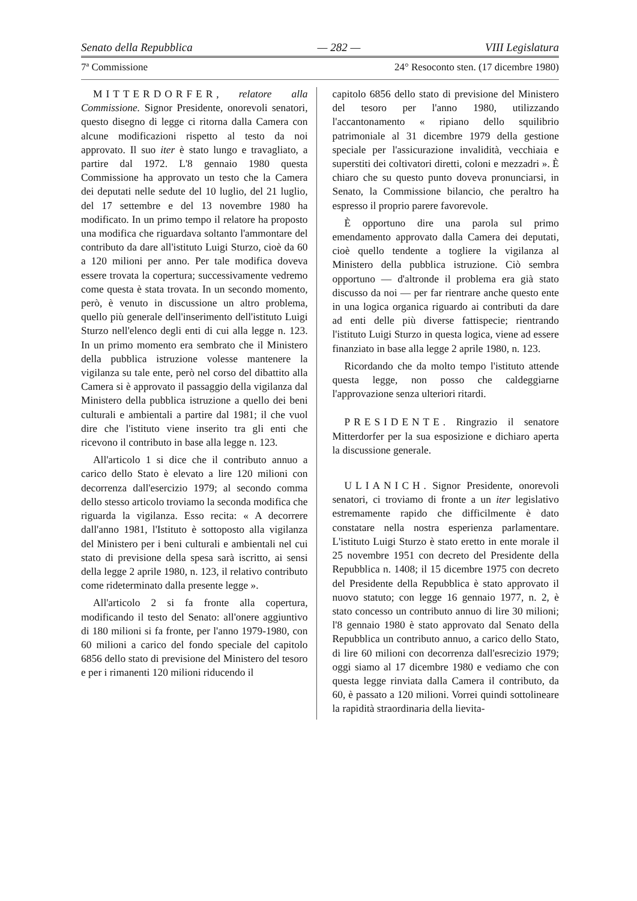Senato della Repubblica — 282 — VIII Legislatura
7ª Commissione 24° Resoconto sten. (17 dicembre 1980)
MITTERDORFER, relatore alla Commissione. Signor Presidente, onorevoli senatori, questo disegno di legge ci ritorna dalla Camera con alcune modificazioni rispetto al testo da noi approvato. Il suo iter è stato lungo e travagliato, a partire dal 1972. L'8 gennaio 1980 questa Commissione ha approvato un testo che la Camera dei deputati nelle sedute del 10 luglio, del 21 luglio, del 17 settembre e del 13 novembre 1980 ha modificato. In un primo tempo il relatore ha proposto una modifica che riguardava soltanto l'ammontare del contributo da dare all'istituto Luigi Sturzo, cioè da 60 a 120 milioni per anno. Per tale modifica doveva essere trovata la copertura; successivamente vedremo come questa è stata trovata. In un secondo momento, però, è venuto in discussione un altro problema, quello più generale dell'inserimento dell'istituto Luigi Sturzo nell'elenco degli enti di cui alla legge n. 123. In un primo momento era sembrato che il Ministero della pubblica istruzione volesse mantenere la vigilanza su tale ente, però nel corso del dibattito alla Camera si è approvato il passaggio della vigilanza dal Ministero della pubblica istruzione a quello dei beni culturali e ambientali a partire dal 1981; il che vuol dire che l'istituto viene inserito tra gli enti che ricevono il contributo in base alla legge n. 123.
All'articolo 1 si dice che il contributo annuo a carico dello Stato è elevato a lire 120 milioni con decorrenza dall'esercizio 1979; al secondo comma dello stesso articolo troviamo la seconda modifica che riguarda la vigilanza. Esso recita: « A decorrere dall'anno 1981, l'Istituto è sottoposto alla vigilanza del Ministero per i beni culturali e ambientali nel cui stato di previsione della spesa sarà iscritto, ai sensi della legge 2 aprile 1980, n. 123, il relativo contributo come rideterminato dalla presente legge ».
All'articolo 2 si fa fronte alla copertura, modificando il testo del Senato: all'onere aggiuntivo di 180 milioni si fa fronte, per l'anno 1979-1980, con 60 milioni a carico del fondo speciale del capitolo 6856 dello stato di previsione del Ministero del tesoro e per i rimanenti 120 milioni riducendo il
capitolo 6856 dello stato di previsione del Ministero del tesoro per l'anno 1980, utilizzando l'accantonamento « ripiano dello squilibrio patrimoniale al 31 dicembre 1979 della gestione speciale per l'assicurazione invalidità, vecchiaia e superstiti dei coltivatori diretti, coloni e mezzadri ». È chiaro che su questo punto doveva pronunciarsi, in Senato, la Commissione bilancio, che peraltro ha espresso il proprio parere favorevole.
È opportuno dire una parola sul primo emendamento approvato dalla Camera dei deputati, cioè quello tendente a togliere la vigilanza al Ministero della pubblica istruzione. Ciò sembra opportuno — d'altronde il problema era già stato discusso da noi — per far rientrare anche questo ente in una logica organica riguardo ai contributi da dare ad enti delle più diverse fattispecie; rientrando l'istituto Luigi Sturzo in questa logica, viene ad essere finanziato in base alla legge 2 aprile 1980, n. 123.
Ricordando che da molto tempo l'istituto attende questa legge, non posso che caldeggiarne l'approvazione senza ulteriori ritardi.
PRESIDENTE. Ringrazio il senatore Mitterdorfer per la sua esposizione e dichiaro aperta la discussione generale.
ULIANICH. Signor Presidente, onorevoli senatori, ci troviamo di fronte a un iter legislativo estremamente rapido che difficilmente è dato constatare nella nostra esperienza parlamentare. L'istituto Luigi Sturzo è stato eretto in ente morale il 25 novembre 1951 con decreto del Presidente della Repubblica n. 1408; il 15 dicembre 1975 con decreto del Presidente della Repubblica è stato approvato il nuovo statuto; con legge 16 gennaio 1977, n. 2, è stato concesso un contributo annuo di lire 30 milioni; l'8 gennaio 1980 è stato approvato dal Senato della Repubblica un contributo annuo, a carico dello Stato, di lire 60 milioni con decorrenza dall'esrecizio 1979; oggi siamo al 17 dicembre 1980 e vediamo che con questa legge rinviata dalla Camera il contributo, da 60, è passato a 120 milioni. Vorrei quindi sottolineare la rapidità straordinaria della lievita-